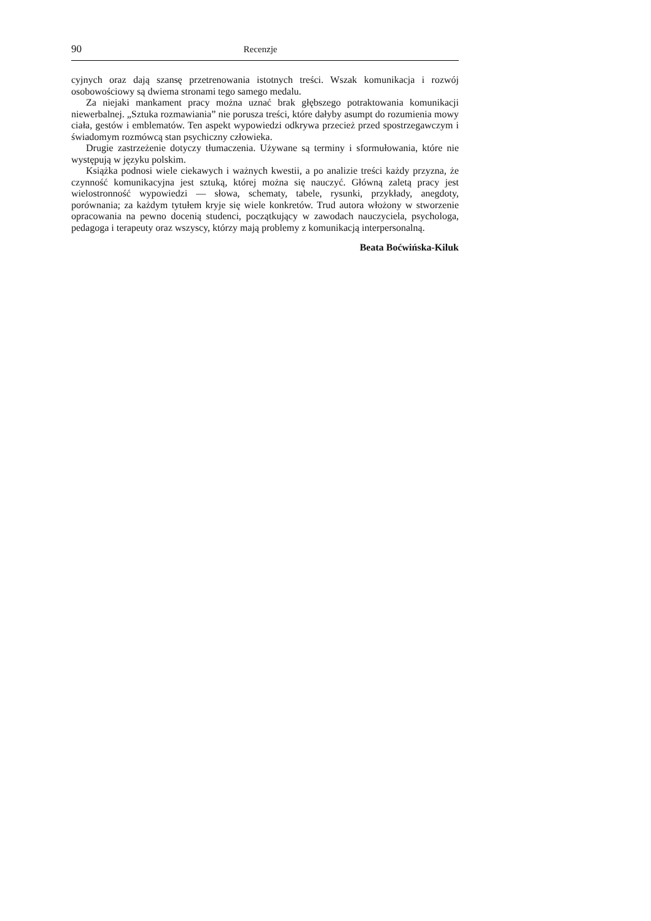90 Recenzje
cyjnych oraz dają szansę przetrenowania istotnych treści. Wszak komunikacja i rozwój osobowościowy są dwiema stronami tego samego medalu.
Za niejaki mankament pracy można uznać brak głębszego potraktowania komunikacji niewerbalnej. „Sztuka rozmawiania” nie porusza treści, które dałyby asumpt do rozumienia mowy ciała, gestów i emblematów. Ten aspekt wypowiedzi odkrywa przecież przed spostrzegawczym i świadomym rozmówcą stan psychiczny człowieka.
Drugie zastrzeżenie dotyczy tłumaczenia. Używane są terminy i sformułowania, które nie występują w języku polskim.
Książka podnosi wiele ciekawych i ważnych kwestii, a po analizie treści każdy przyzna, że czynność komunikacyjna jest sztuką, której można się nauczyć. Główną zaletą pracy jest wielostronność wypowiedzi — słowa, schematy, tabele, rysunki, przykłady, anegdoty, porównania; za każdym tytułem kryje się wiele konkretów. Trud autora włożony w stworzenie opracowania na pewno docenią studenci, początkujący w zawodach nauczyciela, psychologa, pedagoga i terapeuty oraz wszyscy, którzy mają problemy z komunikacją interpersonalną.
Beata Boćwińska-Kiluk